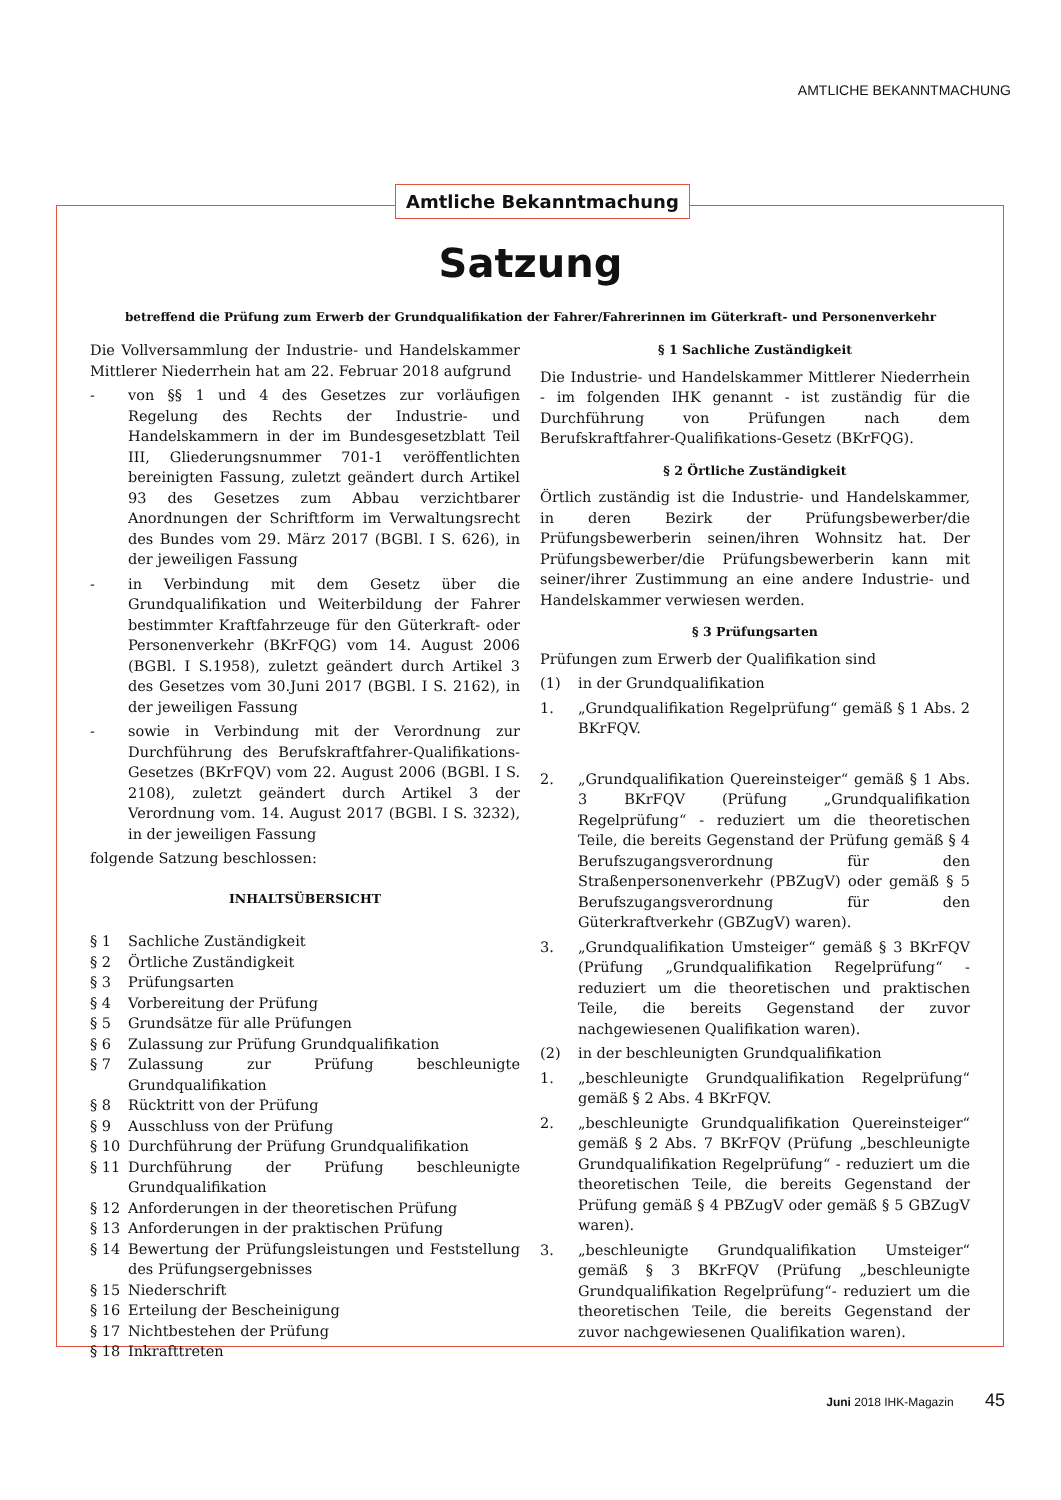AMTLICHE BEKANNTMACHUNG
Amtliche Bekanntmachung
Satzung
betreffend die Prüfung zum Erwerb der Grundqualifikation der Fahrer/Fahrerinnen im Güterkraft- und Personenverkehr
Die Vollversammlung der Industrie- und Handelskammer Mittlerer Niederrhein hat am 22. Februar 2018 aufgrund
- von §§ 1 und 4 des Gesetzes zur vorläufigen Regelung des Rechts der Industrie- und Handelskammern in der im Bundesgesetzblatt Teil III, Gliederungsnummer 701-1 veröffentlichten bereinigten Fassung, zuletzt geändert durch Artikel 93 des Gesetzes zum Abbau verzichtbarer Anordnungen der Schriftform im Verwaltungsrecht des Bundes vom 29. März 2017 (BGBl. I S. 626), in der jeweiligen Fassung
- in Verbindung mit dem Gesetz über die Grundqualifikation und Weiterbildung der Fahrer bestimmter Kraftfahrzeuge für den Güterkraft- oder Personenverkehr (BKrFQG) vom 14. August 2006 (BGBl. I S.1958), zuletzt geändert durch Artikel 3 des Gesetzes vom 30.Juni 2017 (BGBl. I S. 2162), in der jeweiligen Fassung
- sowie in Verbindung mit der Verordnung zur Durchführung des Berufskraftfahrer-Qualifikations-Gesetzes (BKrFQV) vom 22. August 2006 (BGBl. I S. 2108), zuletzt geändert durch Artikel 3 der Verordnung vom. 14. August 2017 (BGBl. I S. 3232), in der jeweiligen Fassung
folgende Satzung beschlossen:
INHALTSÜBERSICHT
§ 1 Sachliche Zuständigkeit
§ 2 Örtliche Zuständigkeit
§ 3 Prüfungsarten
§ 4 Vorbereitung der Prüfung
§ 5 Grundsätze für alle Prüfungen
§ 6 Zulassung zur Prüfung Grundqualifikation
§ 7 Zulassung zur Prüfung beschleunigte Grundqualifikation
§ 8 Rücktritt von der Prüfung
§ 9 Ausschluss von der Prüfung
§ 10 Durchführung der Prüfung Grundqualifikation
§ 11 Durchführung der Prüfung beschleunigte Grundqualifikation
§ 12 Anforderungen in der theoretischen Prüfung
§ 13 Anforderungen in der praktischen Prüfung
§ 14 Bewertung der Prüfungsleistungen und Feststellung des Prüfungsergebnisses
§ 15 Niederschrift
§ 16 Erteilung der Bescheinigung
§ 17 Nichtbestehen der Prüfung
§ 18 Inkrafttreten
§ 1 Sachliche Zuständigkeit
Die Industrie- und Handelskammer Mittlerer Niederrhein - im folgenden IHK genannt - ist zuständig für die Durchführung von Prüfungen nach dem Berufskraftfahrer-Qualifikations-Gesetz (BKrFQG).
§ 2 Örtliche Zuständigkeit
Örtlich zuständig ist die Industrie- und Handelskammer, in deren Bezirk der Prüfungsbewerber/die Prüfungsbewerberin seinen/ihren Wohnsitz hat. Der Prüfungsbewerber/die Prüfungsbewerberin kann mit seiner/ihrer Zustimmung an eine andere Industrie- und Handelskammer verwiesen werden.
§ 3 Prüfungsarten
Prüfungen zum Erwerb der Qualifikation sind
(1) in der Grundqualifikation
1. „Grundqualifikation Regelprüfung“ gemäß § 1 Abs. 2 BKrFQV.
2. „Grundqualifikation Quereinsteiger“ gemäß § 1 Abs. 3 BKrFQV (Prüfung „Grundqualifikation Regelprüfung“ - reduziert um die theoretischen Teile, die bereits Gegenstand der Prüfung gemäß § 4 Berufszugangsverordnung für den Straßenpersonenverkehr (PBZugV) oder gemäß § 5 Berufszugangsverordnung für den Güterkraftverkehr (GBZugV) waren).
3. „Grundqualifikation Umsteiger“ gemäß § 3 BKrFQV (Prüfung „Grundqualifikation Regelprüfung“ - reduziert um die theoretischen und praktischen Teile, die bereits Gegenstand der zuvor nachgewiesenen Qualifikation waren).
(2) in der beschleunigten Grundqualifikation
1. „beschleunigte Grundqualifikation Regelprüfung“ gemäß § 2 Abs. 4 BKrFQV.
2. „beschleunigte Grundqualifikation Quereinsteiger“ gemäß § 2 Abs. 7 BKrFQV (Prüfung „beschleunigte Grundqualifikation Regelprüfung“ - reduziert um die theoretischen Teile, die bereits Gegenstand der Prüfung gemäß § 4 PBZugV oder gemäß § 5 GBZugV waren).
3. „beschleunigte Grundqualifikation Umsteiger“ gemäß § 3 BKrFQV (Prüfung „beschleunigte Grundqualifikation Regelprüfung“- reduziert um die theoretischen Teile, die bereits Gegenstand der zuvor nachgewiesenen Qualifikation waren).
Juni 2018 IHK-Magazin 45